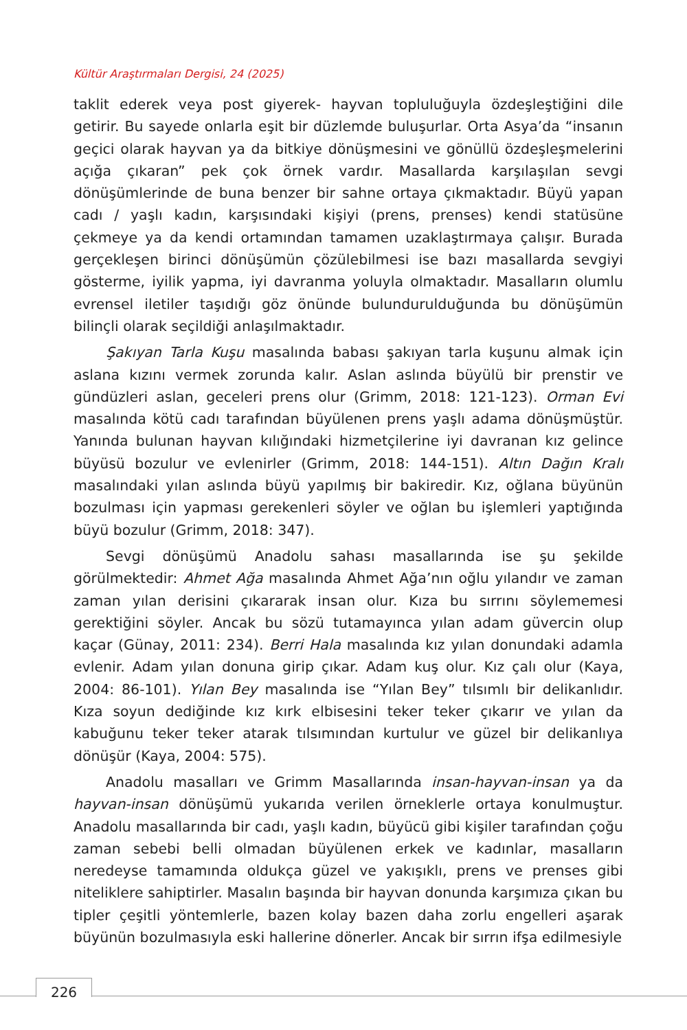Kültür Araştırmaları Dergisi, 24 (2025)
taklit ederek veya post giyerek- hayvan topluluğuyla özdeşleştiğini dile getirir. Bu sayede onlarla eşit bir düzlemde buluşurlar. Orta Asya’da “insanın geçici olarak hayvan ya da bitkiye dönüşmesini ve gönüllü özdeşleşmelerini açığa çıkaran” pek çok örnek vardır. Masallarda karşılaşılan sevgi dönüşümlerinde de buna benzer bir sahne ortaya çıkmaktadır. Büyü yapan cadı / yaşlı kadın, karşısındaki kişiyi (prens, prenses) kendi statüsüne çekmeye ya da kendi ortamından tamamen uzaklaştırmaya çalışır. Burada gerçekleşen birinci dönüşümün çözülebilmesi ise bazı masallarda sevgiyi gösterme, iyilik yapma, iyi davranma yoluyla olmaktadır. Masalların olumlu evrensel iletiler taşıdığı göz önünde bulundurulduğunda bu dönüşümün bilinçli olarak seçildiği anlaşılmaktadır.
Şakıyan Tarla Kuşu masalında babası şakıyan tarla kuşunu almak için aslana kızını vermek zorunda kalır. Aslan aslında büyülü bir prenstir ve gündüzleri aslan, geceleri prens olur (Grimm, 2018: 121-123). Orman Evi masalında kötü cadı tarafından büyülenen prens yaşlı adama dönüşmüştür. Yanında bulunan hayvan kılığındaki hizmetçilerine iyi davranan kız gelince büyüsü bozulur ve evlenirler (Grimm, 2018: 144-151). Altın Dağın Kralı masalındaki yılan aslında büyü yapılmış bir bakiredir. Kız, oğlana büyünün bozulması için yapması gerekenleri söyler ve oğlan bu işlemleri yaptığında büyü bozulur (Grimm, 2018: 347).
Sevgi dönüşümü Anadolu sahası masallarında ise şu şekilde görülmektedir: Ahmet Ağa masalında Ahmet Ağa’nın oğlu yılandır ve zaman zaman yılan derisini çıkararak insan olur. Kıza bu sırrını söylememesi gerektiğini söyler. Ancak bu sözü tutamayınca yılan adam güvercin olup kaçar (Günay, 2011: 234). Berri Hala masalında kız yılan donundaki adamla evlenir. Adam yılan donuna girip çıkar. Adam kuş olur. Kız çalı olur (Kaya, 2004: 86-101). Yılan Bey masalında ise “Yılan Bey” tılsımlı bir delikanlıdır. Kıza soyun dediğinde kız kırk elbisesini teker teker çıkarır ve yılan da kabuğunu teker teker atarak tılsımından kurtulur ve güzel bir delikanlıya dönüşür (Kaya, 2004: 575).
Anadolu masalları ve Grimm Masallarında insan-hayvan-insan ya da hayvan-insan dönüşümü yukarıda verilen örneklerle ortaya konulmuştur. Anadolu masallarında bir cadı, yaşlı kadın, büyücü gibi kişiler tarafından çoğu zaman sebebi belli olmadan büyülenen erkek ve kadınlar, masalların neredeyse tamamında oldukça güzel ve yakışıklı, prens ve prenses gibi niteliklere sahiptirler. Masalın başında bir hayvan donunda karşımıza çıkan bu tipler çeşitli yöntemlerle, bazen kolay bazen daha zorlu engelleri aşarak büyünün bozulmasıyla eski hallerine dönerler. Ancak bir sırrın ifşa edilmesiyle
226